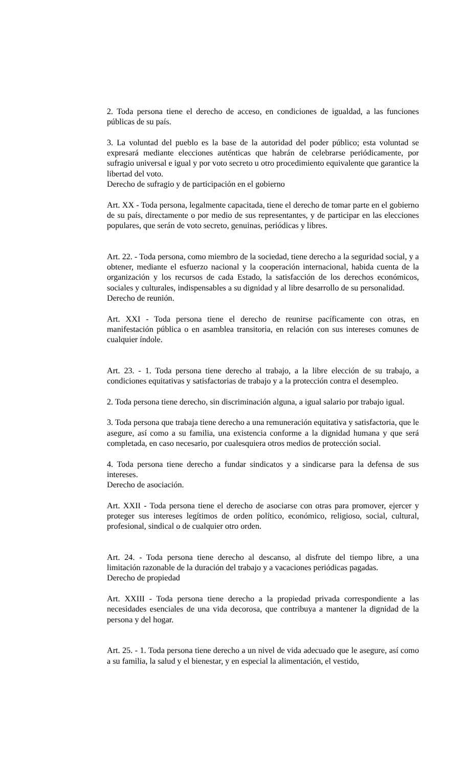2. Toda persona tiene el derecho de acceso, en condiciones de igualdad, a las funciones públicas de su país.
3. La voluntad del pueblo es la base de la autoridad del poder público; esta voluntad se expresará mediante elecciones auténticas que habrán de celebrarse periódicamente, por sufragio universal e igual y por voto secreto u otro procedimiento equivalente que garantice la libertad del voto.
Derecho de sufragio y de participación en el gobierno
Art. XX - Toda persona, legalmente capacitada, tiene el derecho de tomar parte en el gobierno de su país, directamente o por medio de sus representantes, y de participar en las elecciones populares, que serán de voto secreto, genuinas, periódicas y libres.
Art. 22. - Toda persona, como miembro de la sociedad, tiene derecho a la seguridad social, y a obtener, mediante el esfuerzo nacional y la cooperación internacional, habida cuenta de la organización y los recursos de cada Estado, la satisfacción de los derechos económicos, sociales y culturales, indispensables a su dignidad y al libre desarrollo de su personalidad.
Derecho de reunión.
Art. XXI - Toda persona tiene el derecho de reunirse pacíficamente con otras, en manifestación pública o en asamblea transitoria, en relación con sus intereses comunes de cualquier índole.
Art. 23. - 1. Toda persona tiene derecho al trabajo, a la libre elección de su trabajo, a condiciones equitativas y satisfactorias de trabajo y a la protección contra el desempleo.
2. Toda persona tiene derecho, sin discriminación alguna, a igual salario por trabajo igual.
3. Toda persona que trabaja tiene derecho a una remuneración equitativa y satisfactoria, que le asegure, así como a su familia, una existencia conforme a la dignidad humana y que será completada, en caso necesario, por cualesquiera otros medios de protección social.
4. Toda persona tiene derecho a fundar sindicatos y a sindicarse para la defensa de sus intereses.
Derecho de asociación.
Art. XXII - Toda persona tiene el derecho de asociarse con otras para promover, ejercer y proteger sus intereses legítimos de orden político, económico, religioso, social, cultural, profesional, sindical o de cualquier otro orden.
Art. 24. - Toda persona tiene derecho al descanso, al disfrute del tiempo libre, a una limitación razonable de la duración del trabajo y a vacaciones periódicas pagadas.
Derecho de propiedad
Art. XXIII - Toda persona tiene derecho a la propiedad privada correspondiente a las necesidades esenciales de una vida decorosa, que contribuya a mantener la dignidad de la persona y del hogar.
Art. 25. - 1. Toda persona tiene derecho a un nivel de vida adecuado que le asegure, así como a su familia, la salud y el bienestar, y en especial la alimentación, el vestido,